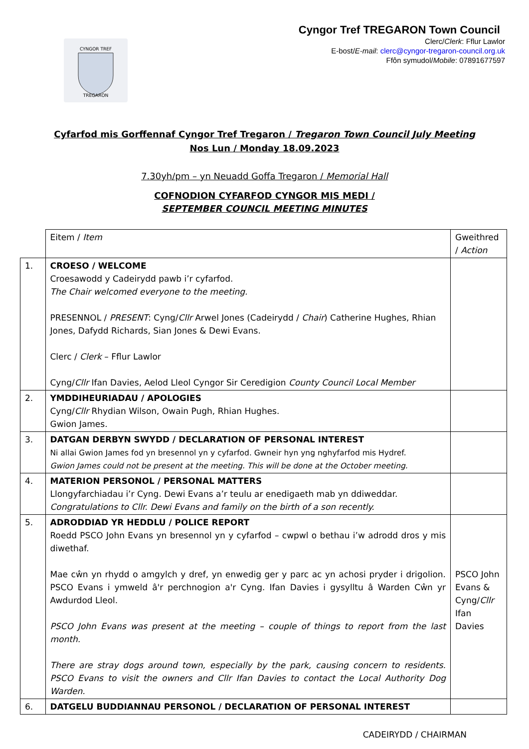CYNGOR TREF
TREGARON
Cyngor Tref TREGARON Town Council
Clerc/Clerk: Fflur Lawlor
E-bost/E-mail: clerc@cyngor-tregaron-council.org.uk
Ffôn symudol/Mobile: 07891677597
Cyfarfod mis Gorffennaf Cyngor Tref Tregaron / Tregaron Town Council July Meeting
Nos Lun / Monday 18.09.2023
7.30yh/pm – yn Neuadd Goffa Tregaron / Memorial Hall
COFNODION CYFARFOD CYNGOR MIS MEDI /
SEPTEMBER COUNCIL MEETING MINUTES
| | Eitem / Item | Gweithred / Action |
| 1. | CROESO / WELCOME Croesawodd y Cadeirydd pawb i’r cyfarfod. The Chair welcomed everyone to the meeting. PRESENNOL / PRESENT : Cyng/ Cllr Arwel Jones (Cadeirydd / Chair ) Catherine Hughes, Rhian Jones, Dafydd Richards, Sian Jones & Dewi Evans. Clerc / Clerk – Fflur Lawlor Cyng/ Cllr Ifan Davies, Aelod Lleol Cyngor Sir Ceredigion County Council Local Member | |
| 2. | YMDDIHEURIADAU / APOLOGIES Cyng/ Cllr Rhydian Wilson, Owain Pugh, Rhian Hughes. Gwion James. | |
| 3. | DATGAN DERBYN SWYDD / DECLARATION OF PERSONAL INTEREST Ni allai Gwion James fod yn bresennol yn y cyfarfod. Gwneir hyn yng nghyfarfod mis Hydref. Gwion James could not be present at the meeting. This will be done at the October meeting. | |
| 4. | MATERION PERSONOL / PERSONAL MATTERS Llongyfarchiadau i’r Cyng. Dewi Evans a’r teulu ar enedigaeth mab yn ddiweddar. Congratulations to Cllr. Dewi Evans and family on the birth of a son recently. | |
| 5. | ADRODDIAD YR HEDDLU / POLICE REPORT Roedd PSCO John Evans yn bresennol yn y cyfarfod – cwpwl o bethau i’w adrodd dros y mis diwethaf. Mae cŵn yn rhydd o amgylch y dref, yn enwedig ger y parc ac yn achosi pryder i drigolion. PSCO Evans i ymweld â'r perchnogion a'r Cyng. Ifan Davies i gysylltu â Warden Cŵn yr Awdurdod Lleol. PSCO John Evans was present at the meeting – couple of things to report from the last month. There are stray dogs around town, especially by the park, causing concern to residents. PSCO Evans to visit the owners and Cllr Ifan Davies to contact the Local Authority Dog Warden. | PSCO John Evans & Cyng/ Cllr Ifan Davies |
| 6. | DATGELU BUDDIANNAU PERSONOL / DECLARATION OF PERSONAL INTEREST | |
CADEIRYDD / CHAIRMAN